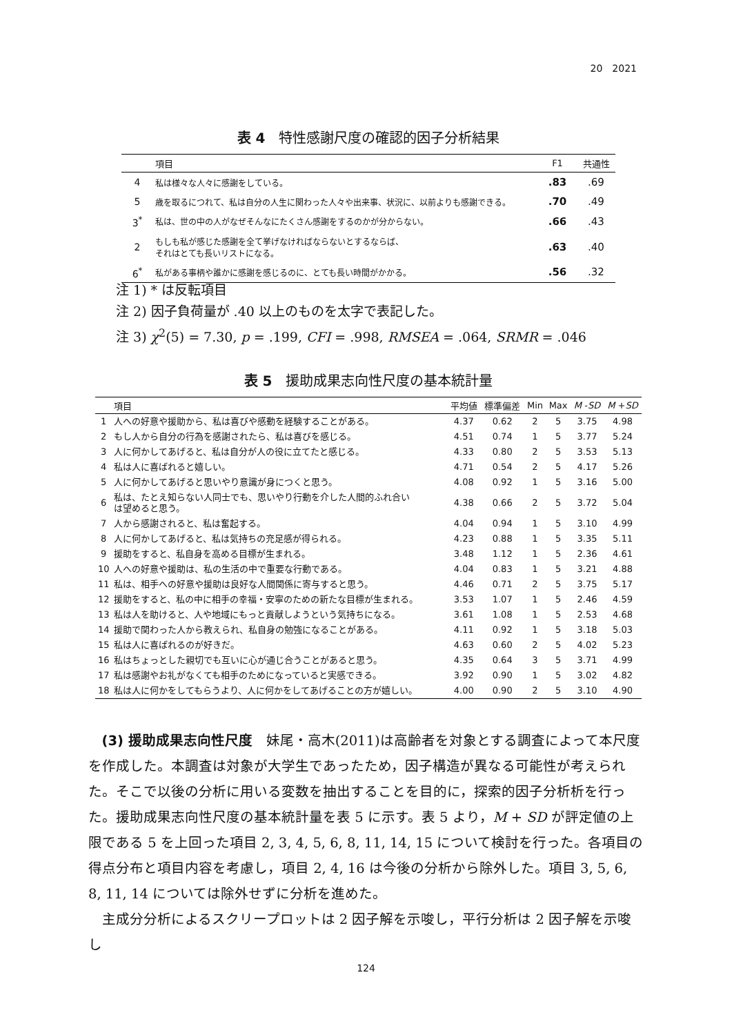20　2021
表 4　特性感謝尺度の確認的因子分析結果
| | 項目 | F1 | 共通性 |
| --- | --- | --- | --- |
| 4 | 私は様々な人々に感謝をしている。 | .83 | .69 |
| 5 | 歳を取るにつれて、私は自分の人生に関わった人々や出来事、状況に、以前よりも感謝できる。 | .70 | .49 |
| 3<sup>*</sup> | 私は、世の中の人がなぜそんなにたくさん感謝をするのかが分からない。 | .66 | .43 |
| 2 | もしも私が感じた感謝を全て挙げなければならないとするならば、 それはとても長いリストになる。 | .63 | .40 |
| 6<sup>*</sup> | 私がある事柄や誰かに感謝を感じるのに、とても長い時間がかかる。 | .56 | .32 |
注 1) * は反転項目
注 2) 因子負荷量が .40 以上のものを太字で表記した。
注 3) χ<sup>2</sup>(5) = 7.30, p = .199, CFI = .998, RMSEA = .064, SRMR = .046
表 5　援助成果志向性尺度の基本統計量
| | 項目 | 平均値 | 標準偏差 | Min | Max | M - SD | M + SD |
| --- | --- | --- | --- | --- | --- | --- | --- |
| 1 | 人への好意や援助から、私は喜びや感動を経験することがある。 | 4.37 | 0.62 | 2 | 5 | 3.75 | 4.98 |
| 2 | もし人から自分の行為を感謝されたら、私は喜びを感じる。 | 4.51 | 0.74 | 1 | 5 | 3.77 | 5.24 |
| 3 | 人に何かしてあげると、私は自分が人の役に立てたと感じる。 | 4.33 | 0.80 | 2 | 5 | 3.53 | 5.13 |
| 4 | 私は人に喜ばれると嬉しい。 | 4.71 | 0.54 | 2 | 5 | 4.17 | 5.26 |
| 5 | 人に何かしてあげると思いやり意識が身につくと思う。 | 4.08 | 0.92 | 1 | 5 | 3.16 | 5.00 |
| 6 | 私は、たとえ知らない人同士でも、思いやり行動を介した人間的ふれ合い は望めると思う。 | 4.38 | 0.66 | 2 | 5 | 3.72 | 5.04 |
| 7 | 人から感謝されると、私は奮起する。 | 4.04 | 0.94 | 1 | 5 | 3.10 | 4.99 |
| 8 | 人に何かしてあげると、私は気持ちの充足感が得られる。 | 4.23 | 0.88 | 1 | 5 | 3.35 | 5.11 |
| 9 | 援助をすると、私自身を高める目標が生まれる。 | 3.48 | 1.12 | 1 | 5 | 2.36 | 4.61 |
| 10 | 人への好意や援助は、私の生活の中で重要な行動である。 | 4.04 | 0.83 | 1 | 5 | 3.21 | 4.88 |
| 11 | 私は、相手への好意や援助は良好な人間関係に寄与すると思う。 | 4.46 | 0.71 | 2 | 5 | 3.75 | 5.17 |
| 12 | 援助をすると、私の中に相手の幸福・安寧のための新たな目標が生まれる。 | 3.53 | 1.07 | 1 | 5 | 2.46 | 4.59 |
| 13 | 私は人を助けると、人や地域にもっと貢献しようという気持ちになる。 | 3.61 | 1.08 | 1 | 5 | 2.53 | 4.68 |
| 14 | 援助で関わった人から教えられ、私自身の勉強になることがある。 | 4.11 | 0.92 | 1 | 5 | 3.18 | 5.03 |
| 15 | 私は人に喜ばれるのが好きだ。 | 4.63 | 0.60 | 2 | 5 | 4.02 | 5.23 |
| 16 | 私はちょっとした親切でも互いに心が通じ合うことがあると思う。 | 4.35 | 0.64 | 3 | 5 | 3.71 | 4.99 |
| 17 | 私は感謝やお礼がなくても相手のためになっていると実感できる。 | 3.92 | 0.90 | 1 | 5 | 3.02 | 4.82 |
| 18 | 私は人に何かをしてもらうより、人に何かをしてあげることの方が嬉しい。 | 4.00 | 0.90 | 2 | 5 | 3.10 | 4.90 |
(3) 援助成果志向性尺度　妹尾・高木(2011)は高齢者を対象とする調査によって本尺度を作成した。本調査は対象が大学生であったため，因子構造が異なる可能性が考えられた。そこで以後の分析に用いる変数を抽出することを目的に，探索的因子分析析を行った。援助成果志向性尺度の基本統計量を表 5 に示す。表 5 より，M + SD が評定値の上限である 5 を上回った項目 2, 3, 4, 5, 6, 8, 11, 14, 15 について検討を行った。各項目の得点分布と項目内容を考慮し，項目 2, 4, 16 は今後の分析から除外した。項目 3, 5, 6, 8, 11, 14 については除外せずに分析を進めた。
主成分分析によるスクリープロットは 2 因子解を示唆し，平行分析は 2 因子解を示唆し
124